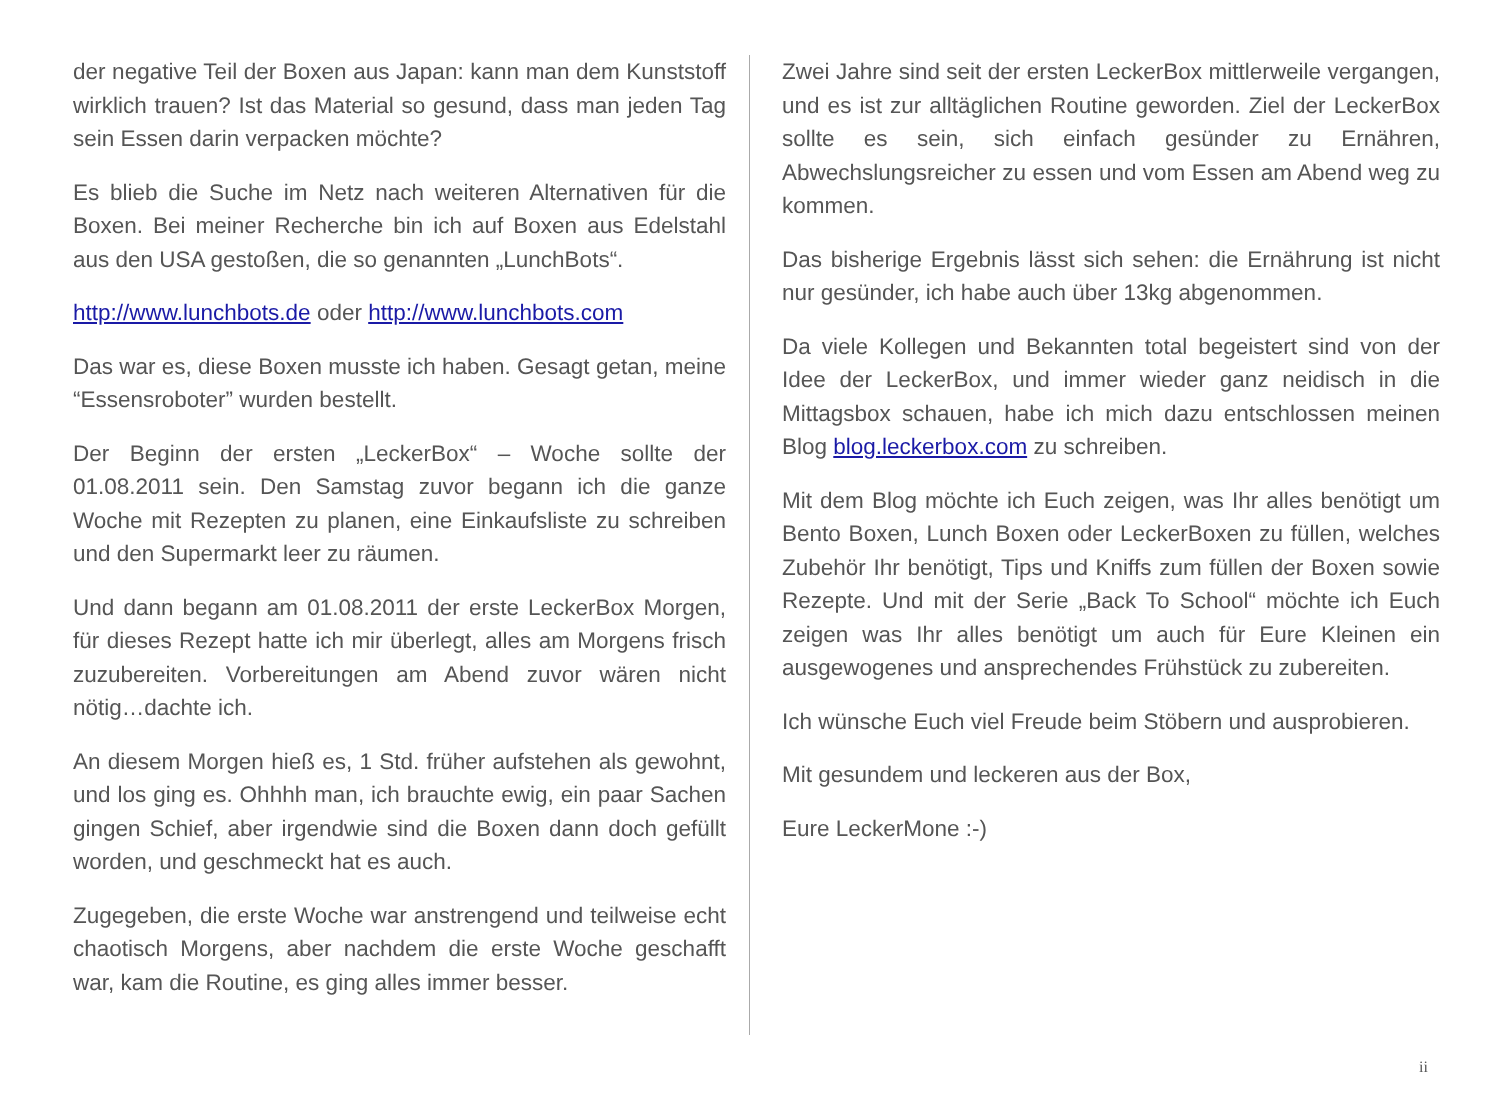der negative Teil der Boxen aus Japan: kann man dem Kunststoff wirklich trauen? Ist das Material so gesund, dass man jeden Tag sein Essen darin verpacken möchte?
Es blieb die Suche im Netz nach weiteren Alternativen für die Boxen. Bei meiner Recherche bin ich auf Boxen aus Edelstahl aus den USA gestoßen, die so genannten „LunchBots“.
http://www.lunchbots.de oder http://www.lunchbots.com
Das war es, diese Boxen musste ich haben. Gesagt getan, meine “Essensroboter” wurden bestellt.
Der Beginn der ersten „LeckerBox“ – Woche sollte der 01.08.2011 sein. Den Samstag zuvor begann ich die ganze Woche mit Rezepten zu planen, eine Einkaufsliste zu schreiben und den Supermarkt leer zu räumen.
Und dann begann am 01.08.2011 der erste LeckerBox Morgen, für dieses Rezept hatte ich mir überlegt, alles am Morgens frisch zuzubereiten. Vorbereitungen am Abend zuvor wären nicht nötig…dachte ich.
An diesem Morgen hieß es, 1 Std. früher aufstehen als gewohnt, und los ging es. Ohhhh man, ich brauchte ewig, ein paar Sachen gingen Schief, aber irgendwie sind die Boxen dann doch gefüllt worden, und geschmeckt hat es auch.
Zugegeben, die erste Woche war anstrengend und teilweise echt chaotisch Morgens, aber nachdem die erste Woche geschafft war, kam die Routine, es ging alles immer besser.
Zwei Jahre sind seit der ersten LeckerBox mittlerweile vergangen, und es ist zur alltäglichen Routine geworden. Ziel der LeckerBox sollte es sein, sich einfach gesünder zu Ernähren, Abwechslungsreicher zu essen und vom Essen am Abend weg zu kommen.
Das bisherige Ergebnis lässt sich sehen: die Ernährung ist nicht nur gesünder, ich habe auch über 13kg abgenommen.
Da viele Kollegen und Bekannten total begeistert sind von der Idee der LeckerBox, und immer wieder ganz neidisch in die Mittagsbox schauen, habe ich mich dazu entschlossen meinen Blog blog.leckerbox.com zu schreiben.
Mit dem Blog möchte ich Euch zeigen, was Ihr alles benötigt um Bento Boxen, Lunch Boxen oder LeckerBoxen zu füllen, welches Zubehör Ihr benötigt, Tips und Kniffs zum füllen der Boxen sowie Rezepte. Und mit der Serie „Back To School“ möchte ich Euch zeigen was Ihr alles benötigt um auch für Eure Kleinen ein ausgewogenes und ansprechendes Frühstück zu zubereiten.
Ich wünsche Euch viel Freude beim Stöbern und ausprobieren.
Mit gesundem und leckeren aus der Box,
Eure LeckerMone :-)
ii